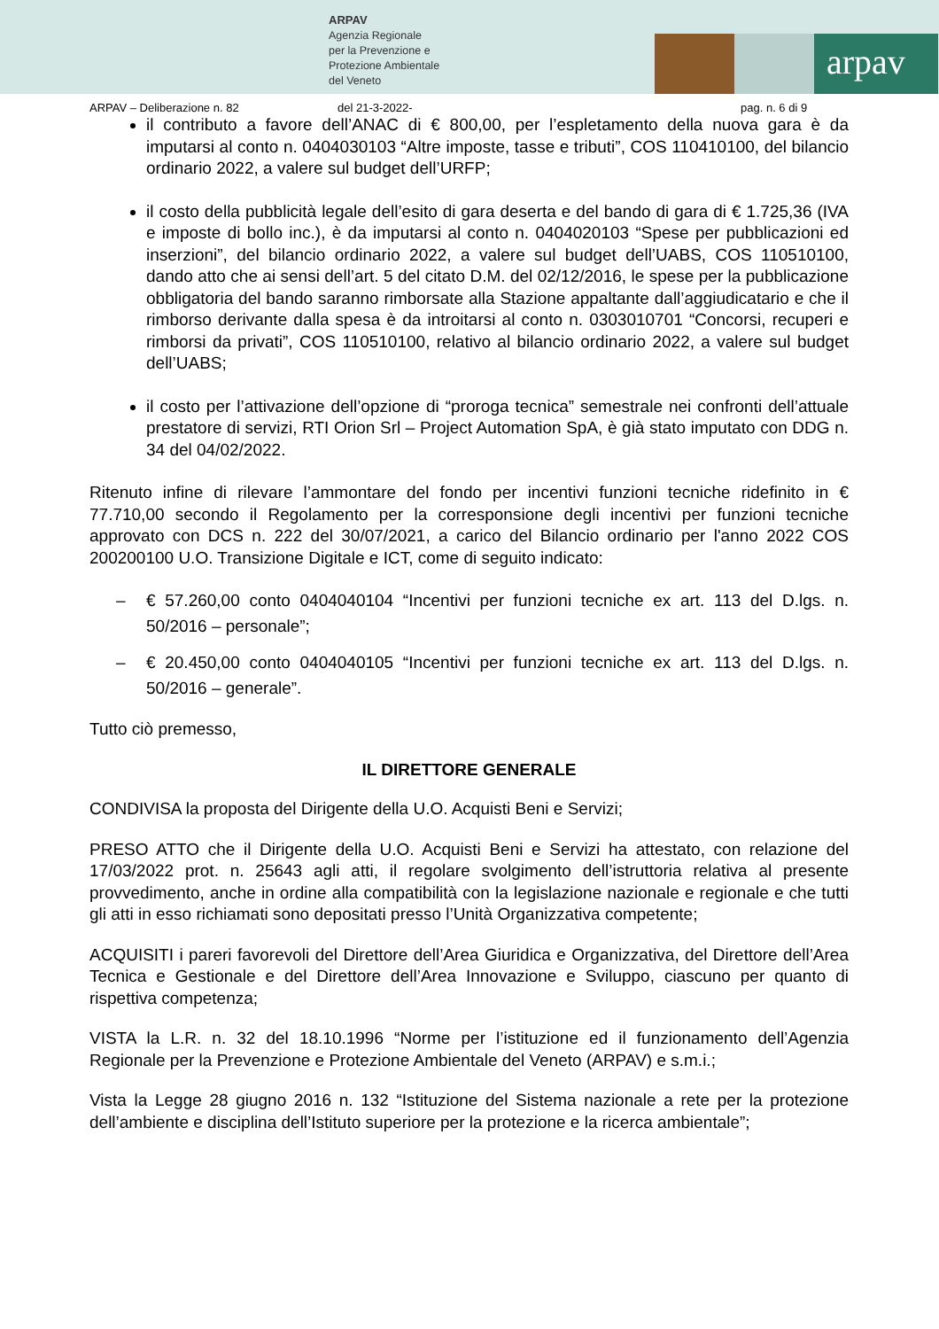ARPAV
Agenzia Regionale
per la Prevenzione e
Protezione Ambientale
del Veneto
arpav
ARPAV – Deliberazione n. 82 del 21-3-2022- pag. n. 6 di 9
il contributo a favore dell’ANAC di € 800,00, per l’espletamento della nuova gara è da imputarsi al conto n. 0404030103 “Altre imposte, tasse e tributi”, COS 110410100, del bilancio ordinario 2022, a valere sul budget dell’URFP;
il costo della pubblicità legale dell’esito di gara deserta e del bando di gara di € 1.725,36 (IVA e imposte di bollo inc.), è da imputarsi al conto n. 0404020103 “Spese per pubblicazioni ed inserzioni”, del bilancio ordinario 2022, a valere sul budget dell’UABS, COS 110510100, dando atto che ai sensi dell’art. 5 del citato D.M. del 02/12/2016, le spese per la pubblicazione obbligatoria del bando saranno rimborsate alla Stazione appaltante dall’aggiudicatario e che il rimborso derivante dalla spesa è da introitarsi al conto n. 0303010701 “Concorsi, recuperi e rimborsi da privati”, COS 110510100, relativo al bilancio ordinario 2022, a valere sul budget dell’UABS;
il costo per l’attivazione dell’opzione di “proroga tecnica” semestrale nei confronti dell’attuale prestatore di servizi, RTI Orion Srl – Project Automation SpA, è già stato imputato con DDG n. 34 del 04/02/2022.
Ritenuto infine di rilevare l’ammontare del fondo per incentivi funzioni tecniche ridefinito in € 77.710,00 secondo il Regolamento per la corresponsione degli incentivi per funzioni tecniche approvato con DCS n. 222 del 30/07/2021, a carico del Bilancio ordinario per l'anno 2022 COS 200200100 U.O. Transizione Digitale e ICT, come di seguito indicato:
– € 57.260,00 conto 0404040104 “Incentivi per funzioni tecniche ex art. 113 del D.lgs. n. 50/2016 – personale”;
– € 20.450,00 conto 0404040105 “Incentivi per funzioni tecniche ex art. 113 del D.lgs. n. 50/2016 – generale”.
Tutto ciò premesso,
IL DIRETTORE GENERALE
CONDIVISA la proposta del Dirigente della U.O. Acquisti Beni e Servizi;
PRESO ATTO che il Dirigente della U.O. Acquisti Beni e Servizi ha attestato, con relazione del 17/03/2022 prot. n. 25643 agli atti, il regolare svolgimento dell’istruttoria relativa al presente provvedimento, anche in ordine alla compatibilità con la legislazione nazionale e regionale e che tutti gli atti in esso richiamati sono depositati presso l’Unità Organizzativa competente;
ACQUISITI i pareri favorevoli del Direttore dell’Area Giuridica e Organizzativa, del Direttore dell’Area Tecnica e Gestionale e del Direttore dell’Area Innovazione e Sviluppo, ciascuno per quanto di rispettiva competenza;
VISTA la L.R. n. 32 del 18.10.1996 “Norme per l’istituzione ed il funzionamento dell’Agenzia Regionale per la Prevenzione e Protezione Ambientale del Veneto (ARPAV) e s.m.i.;
Vista la Legge 28 giugno 2016 n. 132 “Istituzione del Sistema nazionale a rete per la protezione dell’ambiente e disciplina dell’Istituto superiore per la protezione e la ricerca ambientale”;